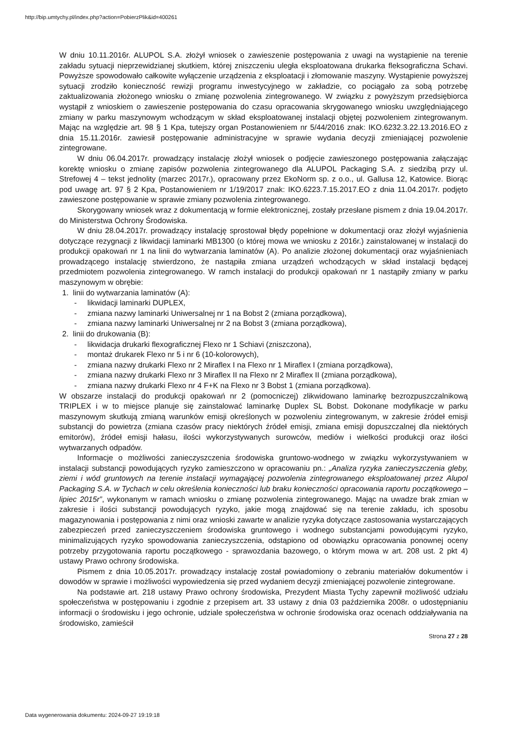http://bip.umtychy.pl/index.php?action=PobierzPlik&id=400261
W dniu 10.11.2016r. ALUPOL S.A. złożył wniosek o zawieszenie postępowania z uwagi na wystąpienie na terenie zakładu sytuacji nieprzewidzianej skutkiem, której zniszczeniu uległa eksploatowana drukarka fleksograficzna Schavi. Powyższe spowodowało całkowite wyłączenie urządzenia z eksploatacji i złomowanie maszyny. Wystąpienie powyższej sytuacji zrodziło konieczność rewizji programu inwestycyjnego w zakładzie, co pociągało za sobą potrzebę zaktualizowania złożonego wniosku o zmianę pozwolenia zintegrowanego. W związku z powyższym przedsiębiorca wystąpił z wnioskiem o zawieszenie postępowania do czasu opracowania skrygowanego wniosku uwzględniającego zmiany w parku maszynowym wchodzącym w skład eksploatowanej instalacji objętej pozwoleniem zintegrowanym. Mając na względzie art. 98 § 1 Kpa, tutejszy organ Postanowieniem nr 5/44/2016 znak: IKO.6232.3.22.13.2016.EO z dnia 15.11.2016r. zawiesił postępowanie administracyjne w sprawie wydania decyzji zmieniającej pozwolenie zintegrowane.
W dniu 06.04.2017r. prowadzący instalację złożył wniosek o podjęcie zawieszonego postępowania załączając korektę wniosku o zmianę zapisów pozwolenia zintegrowanego dla ALUPOL Packaging S.A. z siedzibą przy ul. Strefowej 4 – tekst jednolity (marzec 2017r.), opracowany przez EkoNorm sp. z o.o., ul. Gallusa 12, Katowice. Biorąc pod uwagę art. 97 § 2 Kpa, Postanowieniem nr 1/19/2017 znak: IKO.6223.7.15.2017.EO z dnia 11.04.2017r. podjęto zawieszone postępowanie w sprawie zmiany pozwolenia zintegrowanego.
Skorygowany wniosek wraz z dokumentacją w formie elektronicznej, zostały przesłane pismem z dnia 19.04.2017r. do Ministerstwa Ochrony Środowiska.
W dniu 28.04.2017r. prowadzący instalację sprostował błędy popełnione w dokumentacji oraz złożył wyjaśnienia dotyczące rezygnacji z likwidacji laminarki MB1300 (o której mowa we wniosku z 2016r.) zainstalowanej w instalacji do produkcji opakowań nr 1 na linii do wytwarzania laminatów (A). Po analizie złożonej dokumentacji oraz wyjaśnieniach prowadzącego instalację stwierdzono, że nastąpiła zmiana urządzeń wchodzących w skład instalacji będącej przedmiotem pozwolenia zintegrowanego. W ramch instalacji do produkcji opakowań nr 1 nastąpiły zmiany w parku maszynowym w obrębie:
1. linii do wytwarzania laminatów (A):
- likwidacji laminarki DUPLEX,
- zmiana nazwy laminarki Uniwersalnej nr 1 na Bobst 2 (zmiana porządkowa),
- zmiana nazwy laminarki Uniwersalnej nr 2 na Bobst 3 (zmiana porządkowa),
2. linii do drukowania (B):
- likwidacja drukarki flexograficznej Flexo nr 1 Schiavi (zniszczona),
- montaż drukarek Flexo nr 5 i nr 6 (10-kolorowych),
- zmiana nazwy drukarki Flexo nr 2 Miraflex I na Flexo nr 1 Miraflex I (zmiana porządkowa),
- zmiana nazwy drukarki Flexo nr 3 Miraflex II na Flexo nr 2 Miraflex II (zmiana porządkowa),
- zmiana nazwy drukarki Flexo nr 4 F+K na Flexo nr 3 Bobst 1 (zmiana porządkowa).
W obszarze instalacji do produkcji opakowań nr 2 (pomocniczej) zlikwidowano laminarkę bezrozpuszczalnikową TRIPLEX i w to miejsce planuje się zainstalować laminarkę Duplex SL Bobst. Dokonane modyfikacje w parku maszynowym skutkują zmianą warunków emisji określonych w pozwoleniu zintegrowanym, w zakresie źródeł emisji substancji do powietrza (zmiana czasów pracy niektórych źródeł emisji, zmiana emisji dopuszczalnej dla niektórych emitorów), źródeł emisji hałasu, ilości wykorzystywanych surowców, mediów i wielkości produkcji oraz ilości wytwarzanych odpadów.
Informacje o możliwości zanieczyszczenia środowiska gruntowo-wodnego w związku wykorzystywaniem w instalacji substancji powodujących ryzyko zamieszczono w opracowaniu pn.: „Analiza ryzyka zanieczyszczenia gleby, ziemi i wód gruntowych na terenie instalacji wymagającej pozwolenia zintegrowanego eksploatowanej przez Alupol Packaging S.A. w Tychach w celu określenia konieczności lub braku konieczności opracowania raportu początkowego – lipiec 2015r”, wykonanym w ramach wniosku o zmianę pozwolenia zintegrowanego. Mając na uwadze brak zmian w zakresie i ilości substancji powodujących ryzyko, jakie mogą znajdować się na terenie zakładu, ich sposobu magazynowania i postępowania z nimi oraz wnioski zawarte w analizie ryzyka dotyczące zastosowania wystarczających zabezpieczeń przed zanieczyszczeniem środowiska gruntowego i wodnego substancjami powodującymi ryzyko, minimalizujących ryzyko spowodowania zanieczyszczenia, odstąpiono od obowiązku opracowania ponownej oceny potrzeby przygotowania raportu początkowego - sprawozdania bazowego, o którym mowa w art. 208 ust. 2 pkt 4) ustawy Prawo ochrony środowiska.
Pismem z dnia 10.05.2017r. prowadzący instalację został powiadomiony o zebraniu materiałów dokumentów i dowodów w sprawie i możliwości wypowiedzenia się przed wydaniem decyzji zmieniającej pozwolenie zintegrowane.
Na podstawie art. 218 ustawy Prawo ochrony środowiska, Prezydent Miasta Tychy zapewnił możliwość udziału społeczeństwa w postępowaniu i zgodnie z przepisem art. 33 ustawy z dnia 03 października 2008r. o udostępnianiu informacji o środowisku i jego ochronie, udziale społeczeństwa w ochronie środowiska oraz ocenach oddziaływania na środowisko, zamieścił
Strona 27 z 28
Data wygenerowania dokumentu: 2024-09-27 19:19:18